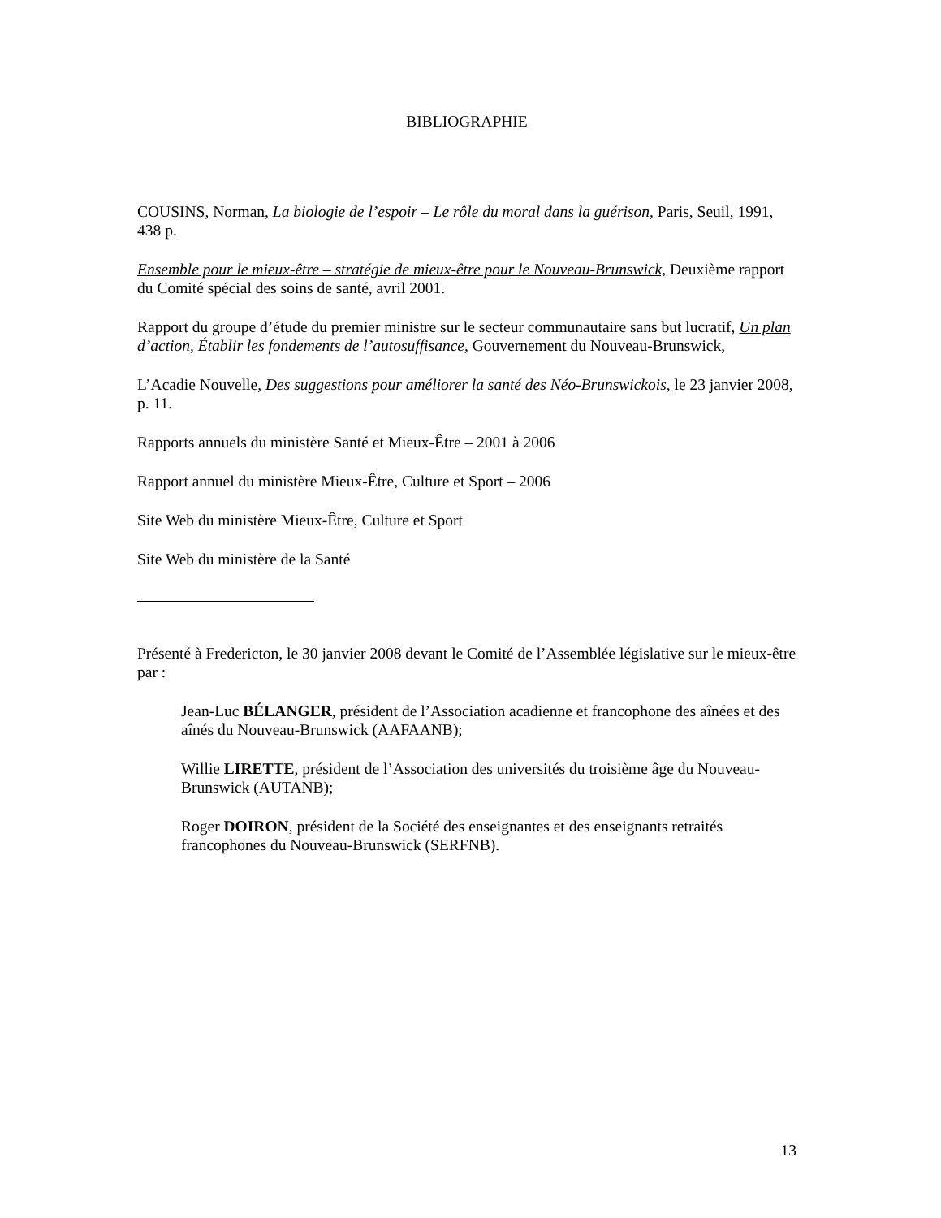BIBLIOGRAPHIE
COUSINS, Norman, La biologie de l’espoir – Le rôle du moral dans la guérison, Paris, Seuil, 1991, 438 p.
Ensemble pour le mieux-être – stratégie de mieux-être pour le Nouveau-Brunswick, Deuxième rapport du Comité spécial des soins de santé, avril 2001.
Rapport du groupe d’étude du premier ministre sur le secteur communautaire sans but lucratif, Un plan d’action, Établir les fondements de l’autosuffisance, Gouvernement du Nouveau-Brunswick,
L’Acadie Nouvelle, Des suggestions pour améliorer la santé des Néo-Brunswickois, le 23 janvier 2008, p. 11.
Rapports annuels du ministère Santé et Mieux-Être – 2001 à 2006
Rapport annuel du ministère Mieux-Être, Culture et Sport – 2006
Site Web du ministère Mieux-Être, Culture et Sport
Site Web du ministère de la Santé
Présenté à Fredericton, le 30 janvier 2008 devant le Comité de l’Assemblée législative sur le mieux-être par :
Jean-Luc BÉLANGER, président de l’Association acadienne et francophone des aînées et des aînés du Nouveau-Brunswick (AAFAANB);
Willie LIRETTE, président de l’Association des universités du troisième âge du Nouveau-Brunswick (AUTANB);
Roger DOIRON, président de la Société des enseignantes et des enseignants retraités francophones du Nouveau-Brunswick (SERFNB).
13